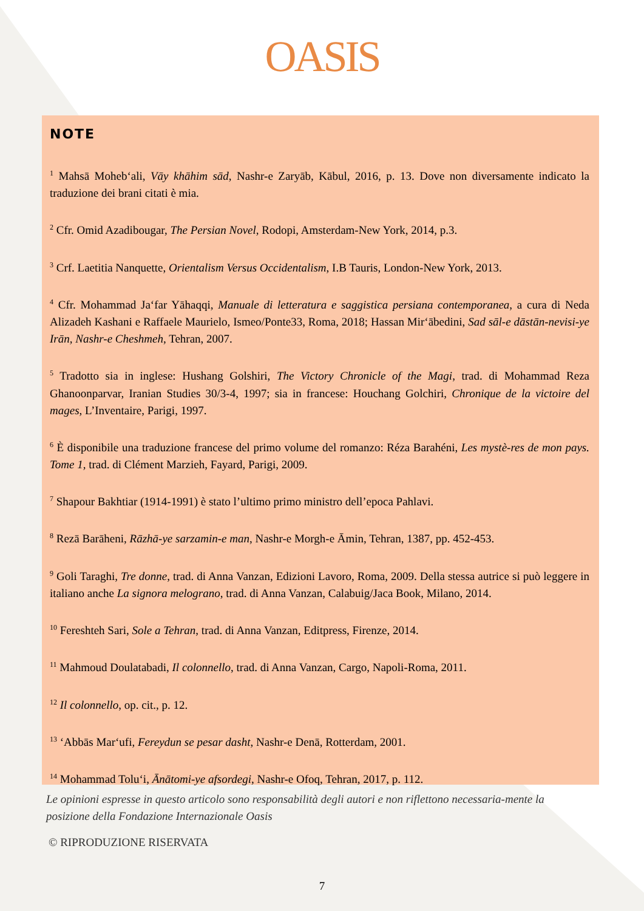OASIS
NOTE
<sup>1</sup> Mahsā Moheb‘ali, Vāy khāhim sād, Nashr-e Zaryāb, Kābul, 2016, p. 13. Dove non diversamente indicato la traduzione dei brani citati è mia.
<sup>2</sup> Cfr. Omid Azadibougar, The Persian Novel, Rodopi, Amsterdam-New York, 2014, p.3.
<sup>3</sup> Crf. Laetitia Nanquette, Orientalism Versus Occidentalism, I.B Tauris, London-New York, 2013.
<sup>4</sup> Cfr. Mohammad Ja‘far Yāhaqqi, Manuale di letteratura e saggistica persiana contemporanea, a cura di Neda Alizadeh Kashani e Raffaele Maurielo, Ismeo/Ponte33, Roma, 2018; Hassan Mir‘ābedini, Sad sāl-e dāstān-nevisi-ye Irān, Nashr-e Cheshmeh, Tehran, 2007.
<sup>5</sup> Tradotto sia in inglese: Hushang Golshiri, The Victory Chronicle of the Magi, trad. di Mohammad Reza Ghanoonparvar, Iranian Studies 30/3-4, 1997; sia in francese: Houchang Golchiri, Chronique de la victoire del mages, L’Inventaire, Parigi, 1997.
<sup>6</sup> È disponibile una traduzione francese del primo volume del romanzo: Réza Barahéni, Les mystè-res de mon pays. Tome 1, trad. di Clément Marzieh, Fayard, Parigi, 2009.
<sup>7</sup> Shapour Bakhtiar (1914-1991) è stato l’ultimo primo ministro dell’epoca Pahlavi.
<sup>8</sup> Rezā Barāheni, Rāzhā-ye sarzamin-e man, Nashr-e Morgh-e Āmin, Tehran, 1387, pp. 452-453.
<sup>9</sup> Goli Taraghi, Tre donne, trad. di Anna Vanzan, Edizioni Lavoro, Roma, 2009. Della stessa autrice si può leggere in italiano anche La signora melograno, trad. di Anna Vanzan, Calabuig/Jaca Book, Milano, 2014.
<sup>10</sup> Fereshteh Sari, Sole a Tehran, trad. di Anna Vanzan, Editpress, Firenze, 2014.
<sup>11</sup> Mahmoud Doulatabadi, Il colonnello, trad. di Anna Vanzan, Cargo, Napoli-Roma, 2011.
<sup>12</sup> Il colonnello, op. cit., p. 12.
<sup>13</sup> ‘Abbās Mar‘ufi, Fereydun se pesar dasht, Nashr-e Denā, Rotterdam, 2001.
<sup>14</sup> Mohammad Tolu‘i, Ānātomi-ye afsordegi, Nashr-e Ofoq, Tehran, 2017, p. 112.
Le opinioni espresse in questo articolo sono responsabilità degli autori e non riflettono necessaria-mente la posizione della Fondazione Internazionale Oasis
© RIPRODUZIONE RISERVATA
7